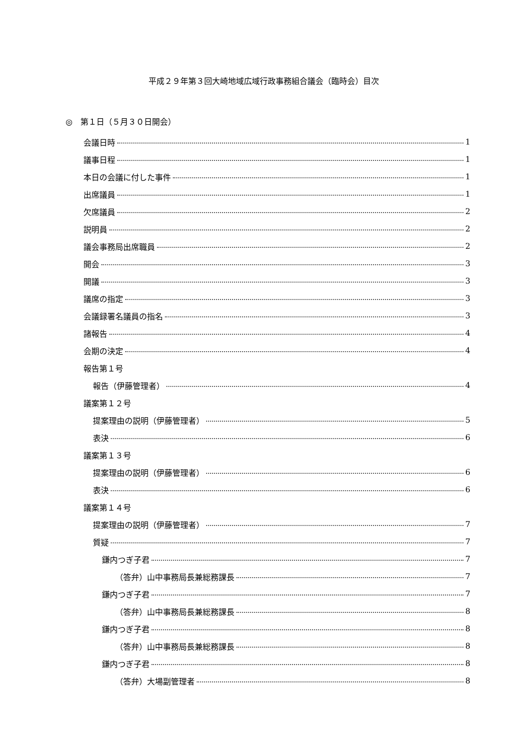平成２９年第３回大崎地域広域行政事務組合議会（臨時会）目次
◎　第１日（５月３０日開会）
会議日時 1
議事日程 1
本日の会議に付した事件 1
出席議員 1
欠席議員 2
説明員 2
議会事務局出席職員 2
開会 3
開議 3
議席の指定 3
会議録署名議員の指名 3
諸報告 4
会期の決定 4
報告第１号
報告（伊藤管理者） 4
議案第１２号
提案理由の説明（伊藤管理者） 5
表決 6
議案第１３号
提案理由の説明（伊藤管理者） 6
表決 6
議案第１４号
提案理由の説明（伊藤管理者） 7
質疑 7
鎌内つぎ子君 7
（答弁）山中事務局長兼総務課長 7
鎌内つぎ子君 7
（答弁）山中事務局長兼総務課長 8
鎌内つぎ子君 8
（答弁）山中事務局長兼総務課長 8
鎌内つぎ子君 8
（答弁）大場副管理者 8